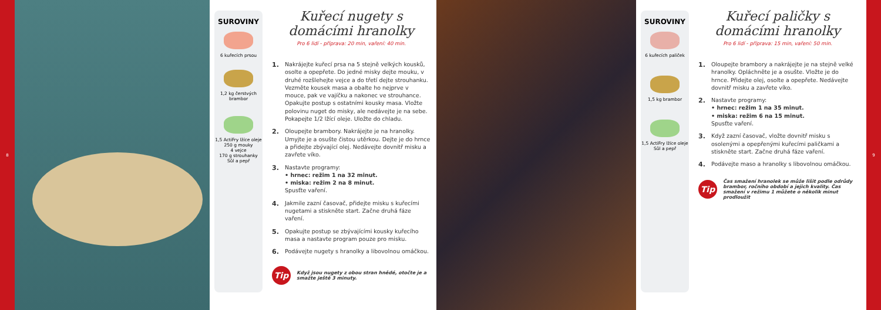8
SUROVINY
6 kuřecích prsou
1,2 kg čerstvých brambor
1,5 ActiFry lžíce oleje
250 g mouky
4 vejce
170 g strouhanky
Sůl a pepř
Kuřecí nugety s domácími hranolky
Pro 6 lidí - příprava: 20 min, vaření: 40 min.
1. Nakrájejte kuřecí prsa na 5 stejně velkých kousků, osolte a opepřete. Do jedné misky dejte mouku, v druhé rozšlehejte vejce a do třetí dejte strouhanku. Vezměte kousek masa a obalte ho nejprve v mouce, pak ve vajíčku a nakonec ve strouhance. Opakujte postup s ostatními kousky masa. Vložte polovinu nuget do misky, ale nedávejte je na sebe. Pokapejte 1/2 lžící oleje. Uložte do chladu.
2. Oloupejte brambory. Nakrájejte je na hranolky. Umyjte je a osušte čistou utěrkou. Dejte je do hrnce a přidejte zbývající olej. Nedávejte dovnitř misku a zavřete víko.
3. Nastavte programy:
• hrnec: režim 1 na 32 minut.
• miska: režim 2 na 8 minut.
Spusťte vaření.
4. Jakmile zazní časovač, přidejte misku s kuřecími nugetami a stiskněte start. Začne druhá fáze vaření.
5. Opakujte postup se zbývajícími kousky kuřecího masa a nastavte program pouze pro misku.
6. Podávejte nugety s hranolky a libovolnou omáčkou.
Tip
Když jsou nugety z obou stran hnědé, otočte je a smažte ještě 3 minuty.
SUROVINY
6 kuřecích paliček
1,5 kg brambor
1,5 ActiFry lžíce oleje
Sůl a pepř
Kuřecí paličky s domácími hranolky
Pro 6 lidí - příprava: 15 min, vaření: 50 min.
1. Oloupejte brambory a nakrájejte je na stejně velké hranolky. Opláchněte je a osušte. Vložte je do hrnce. Přidejte olej, osolte a opepřete. Nedávejte dovnitř misku a zavřete víko.
2. Nastavte programy:
• hrnec: režim 1 na 35 minut.
• miska: režim 6 na 15 minut.
Spusťte vaření.
3. Když zazní časovač, vložte dovnitř misku s osolenými a opepřenými kuřecími paličkami a stiskněte start. Začne druhá fáze vaření.
4. Podávejte maso a hranolky s libovolnou omáčkou.
Tip
Čas smažení hranolek se může lišit podle odrůdy brambor, ročního období a jejich kvality. Čas smažení v režimu 1 můžete o několik minut prodloužit
9